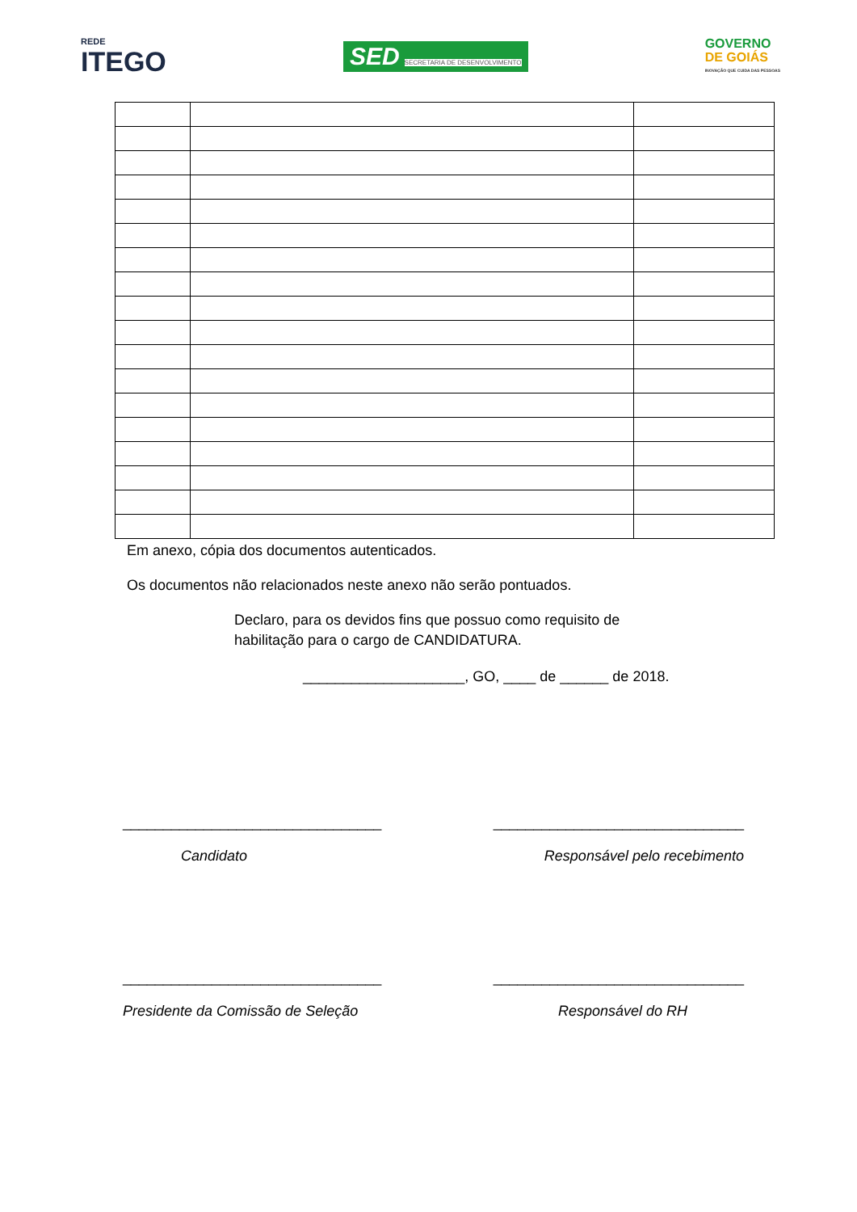REDE
ITEGO
SED SECRETARIA DE DESENVOLVIMENTO
GOVERNO
DE GOIÁS
INOVAÇÃO QUE CUIDA DAS PESSOAS
Em anexo, cópia dos documentos autenticados.
Os documentos não relacionados neste anexo não serão pontuados.
Declaro, para os devidos fins que possuo como requisito de habilitação para o cargo de CANDIDATURA.
____________________, GO, ____ de ______ de 2018.
________________________________ _______________________________
Candidato Responsável pelo recebimento
________________________________ _______________________________
Presidente da Comissão de Seleção Responsável do RH